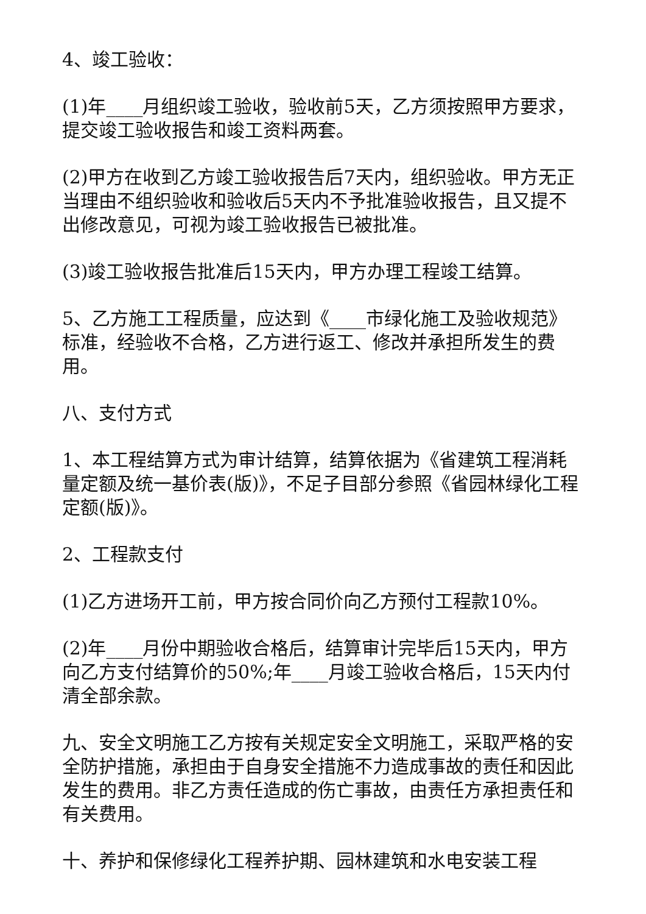4、竣工验收：
(1)年____月组织竣工验收，验收前5天，乙方须按照甲方要求，提交竣工验收报告和竣工资料两套。
(2)甲方在收到乙方竣工验收报告后7天内，组织验收。甲方无正当理由不组织验收和验收后5天内不予批准验收报告，且又提不出修改意见，可视为竣工验收报告已被批准。
(3)竣工验收报告批准后15天内，甲方办理工程竣工结算。
5、乙方施工工程质量，应达到《____市绿化施工及验收规范》标准，经验收不合格，乙方进行返工、修改并承担所发生的费用。
八、支付方式
1、本工程结算方式为审计结算，结算依据为《省建筑工程消耗量定额及统一基价表(版)》，不足子目部分参照《省园林绿化工程定额(版)》。
2、工程款支付
(1)乙方进场开工前，甲方按合同价向乙方预付工程款10%。
(2)年____月份中期验收合格后，结算审计完毕后15天内，甲方向乙方支付结算价的50%;年____月竣工验收合格后，15天内付清全部余款。
九、安全文明施工乙方按有关规定安全文明施工，采取严格的安全防护措施，承担由于自身安全措施不力造成事故的责任和因此发生的费用。非乙方责任造成的伤亡事故，由责任方承担责任和有关费用。
十、养护和保修绿化工程养护期、园林建筑和水电安装工程